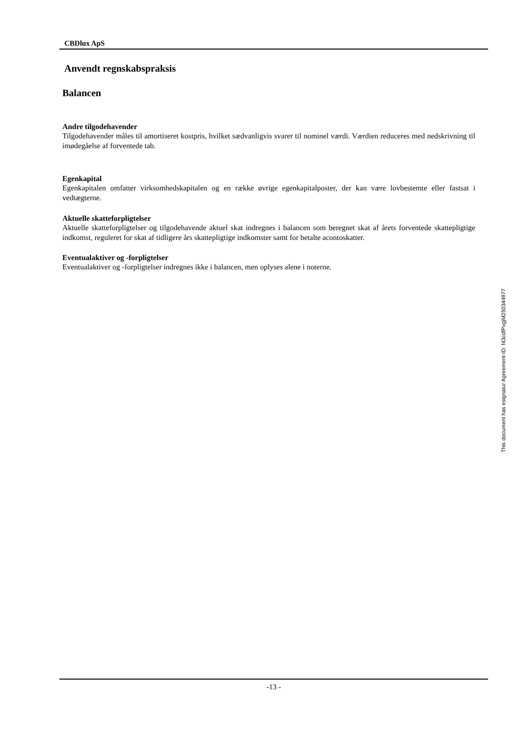CBDlux ApS
Anvendt regnskabspraksis
Balancen
Andre tilgodehavender
Tilgodehavender måles til amortiseret kostpris, hvilket sædvanligvis svarer til nominel værdi. Værdien reduceres med nedskrivning til imødegåelse af forventede tab.
Egenkapital
Egenkapitalen omfatter virksomhedskapitalen og en række øvrige egenkapitalposter, der kan være lovbestemte eller fastsat i vedtægterne.
Aktuelle skatteforpligtelser
Aktuelle skatteforpligtelser og tilgodehavende aktuel skat indregnes i balancen som beregnet skat af årets forventede skattepligtige indkomst, reguleret for skat af tidligere års skattepligtige indkomster samt for betalte acontoskatter.
Eventualaktiver og -forpligtelser
Eventualaktiver og -forpligtelser indregnes ikke i balancen, men oplyses alene i noterne.
This document has esignatur Agreement-ID: f43cdfPxgjM250344977
-13 -